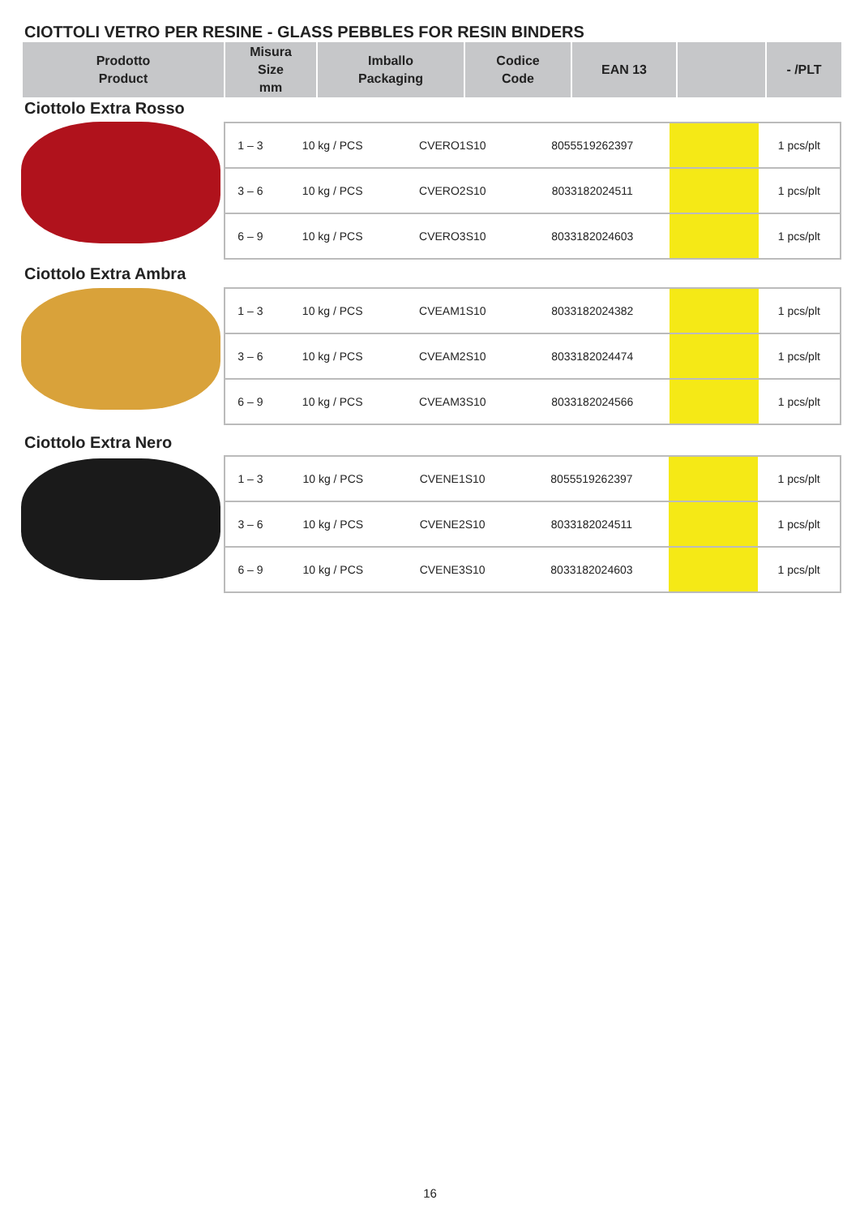CIOTTOLI VETRO PER RESINE - GLASS PEBBLES FOR RESIN BINDERS
| Prodotto Product | Misura Size mm | Imballo Packaging | Codice Code | EAN 13 | | - /PLT |
| --- | --- | --- | --- | --- | --- | --- |
Ciottolo Extra Rosso
| 1 – 3 | 10 kg / PCS | CVERO1S10 | 8055519262397 | | 1 pcs/plt |
| 3 – 6 | 10 kg / PCS | CVERO2S10 | 8033182024511 | | 1 pcs/plt |
| 6 – 9 | 10 kg / PCS | CVERO3S10 | 8033182024603 | | 1 pcs/plt |
Ciottolo Extra Ambra
| 1 – 3 | 10 kg / PCS | CVEAM1S10 | 8033182024382 | | 1 pcs/plt |
| 3 – 6 | 10 kg / PCS | CVEAM2S10 | 8033182024474 | | 1 pcs/plt |
| 6 – 9 | 10 kg / PCS | CVEAM3S10 | 8033182024566 | | 1 pcs/plt |
Ciottolo Extra Nero
| 1 – 3 | 10 kg / PCS | CVENE1S10 | 8055519262397 | | 1 pcs/plt |
| 3 – 6 | 10 kg / PCS | CVENE2S10 | 8033182024511 | | 1 pcs/plt |
| 6 – 9 | 10 kg / PCS | CVENE3S10 | 8033182024603 | | 1 pcs/plt |
16